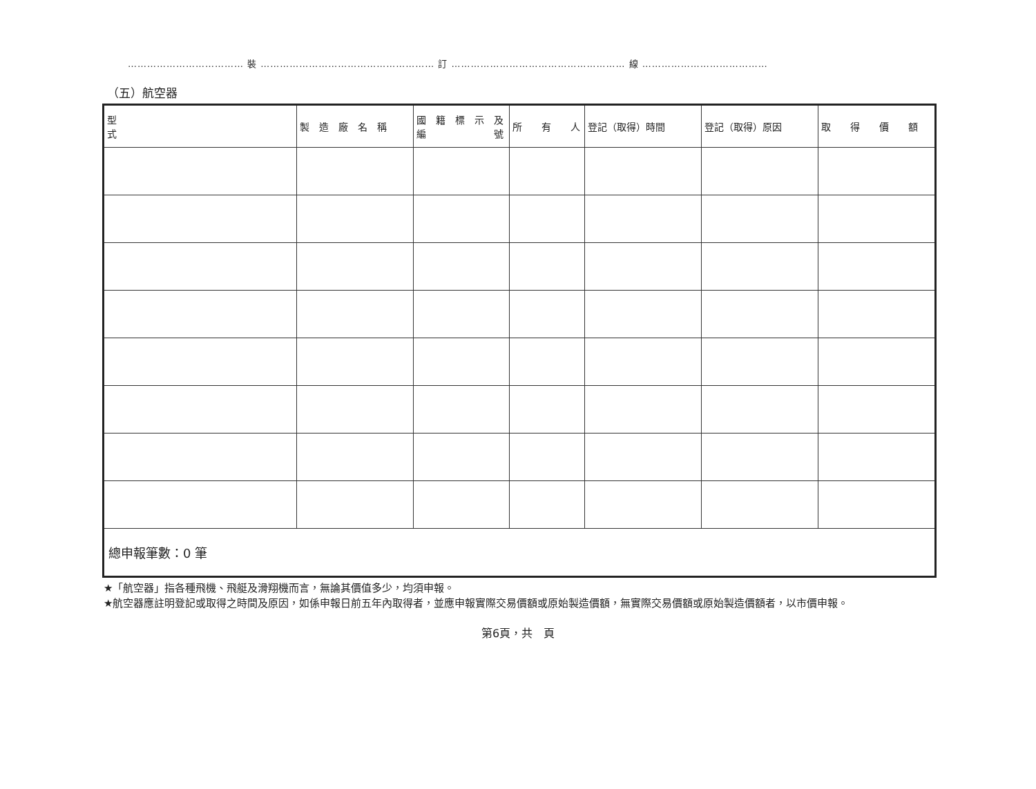……………………………… 裝 ……………………………………………… 訂 ……………………………………………… 線 …………………………………
（五）航空器
| 型 式 | 製 造 廠 名 稱 | 國 籍 標 示 及 編 號 | 所 有 人 | 登記（取得）時間 | 登記（取得）原因 | 取 得 價 額 |
| --- | --- | --- | --- | --- | --- | --- |
| 總申報筆數：0 筆 | | | | | | |
★「航空器」指各種飛機、飛艇及滑翔機而言，無論其價值多少，均須申報。
★航空器應註明登記或取得之時間及原因，如係申報日前五年內取得者，並應申報實際交易價額或原始製造價額，無實際交易價額或原始製造價額者，以市價申報。
第6頁，共　頁